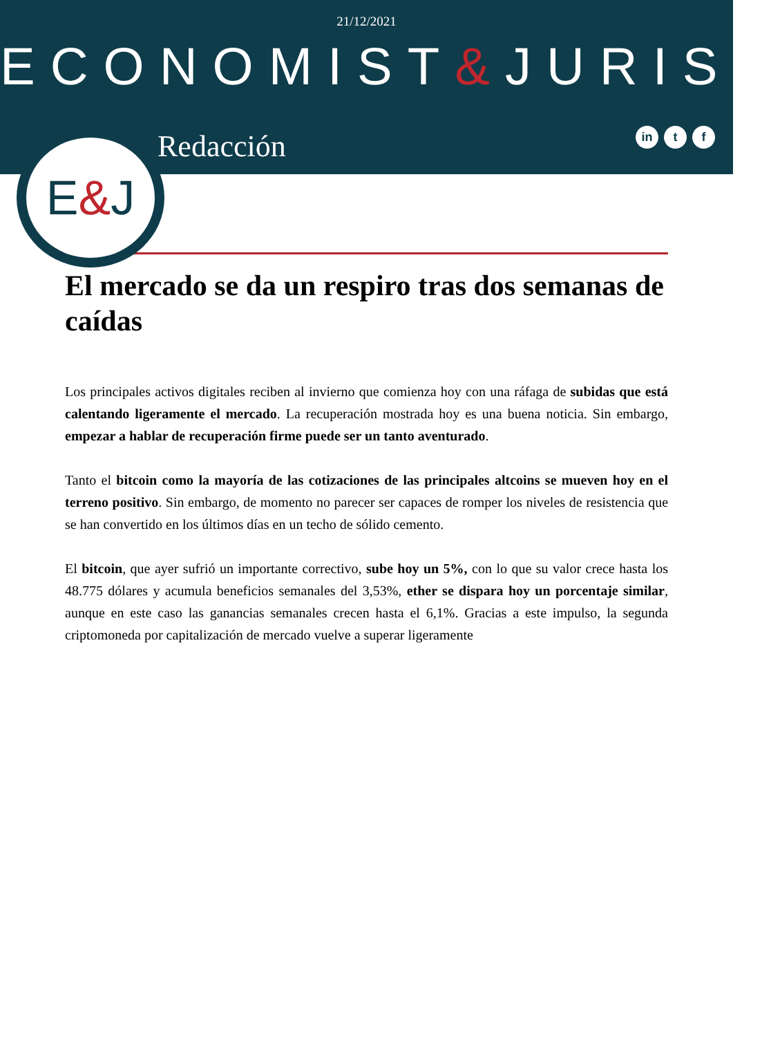21/12/2021
ECONOMIST&JURIST
Redacción
in t f
E&J
El mercado se da un respiro tras dos semanas de caídas
Los principales activos digitales reciben al invierno que comienza hoy con una ráfaga de subidas que está calentando ligeramente el mercado. La recuperación mostrada hoy es una buena noticia. Sin embargo, empezar a hablar de recuperación firme puede ser un tanto aventurado.
Tanto el bitcoin como la mayoría de las cotizaciones de las principales altcoins se mueven hoy en el terreno positivo. Sin embargo, de momento no parecer ser capaces de romper los niveles de resistencia que se han convertido en los últimos días en un techo de sólido cemento.
El bitcoin, que ayer sufrió un importante correctivo, sube hoy un 5%, con lo que su valor crece hasta los 48.775 dólares y acumula beneficios semanales del 3,53%, ether se dispara hoy un porcentaje similar, aunque en este caso las ganancias semanales crecen hasta el 6,1%. Gracias a este impulso, la segunda criptomoneda por capitalización de mercado vuelve a superar ligeramente